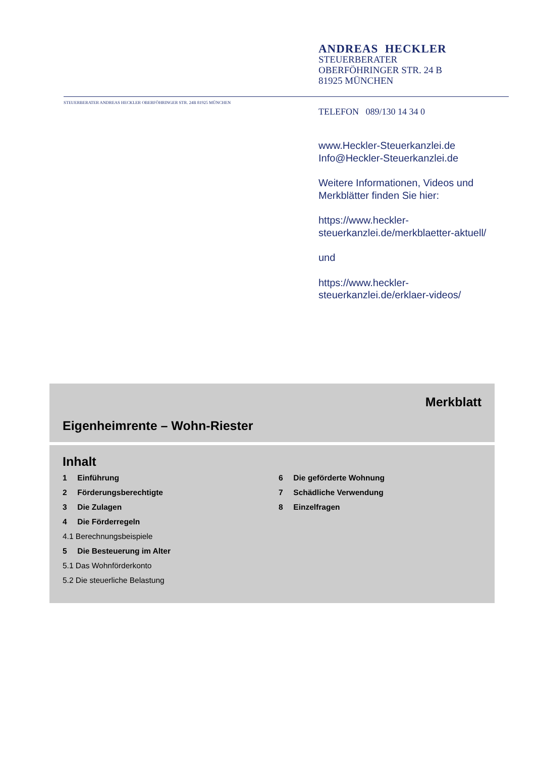ANDREAS HECKLER
STEUERBERATER
OBERFÖHRINGER STR. 24 B
81925 MÜNCHEN
STEUERBERATER ANDREAS HECKLER OBERFÖHRINGER STR. 24B 81925 MÜNCHEN
TELEFON 089/130 14 34 0
www.Heckler-Steuerkanzlei.de
Info@Heckler-Steuerkanzlei.de
Weitere Informationen, Videos und Merkblätter finden Sie hier:
https://www.heckler-
steuerkanzlei.de/merkblaetter-aktuell/
und
https://www.heckler-
steuerkanzlei.de/erklaer-videos/
Merkblatt
Eigenheimrente – Wohn-Riester
Inhalt
1 Einführung
2 Förderungsberechtigte
3 Die Zulagen
4 Die Förderregeln
4.1 Berechnungsbeispiele
5 Die Besteuerung im Alter
5.1 Das Wohnförderkonto
5.2 Die steuerliche Belastung
6 Die geförderte Wohnung
7 Schädliche Verwendung
8 Einzelfragen